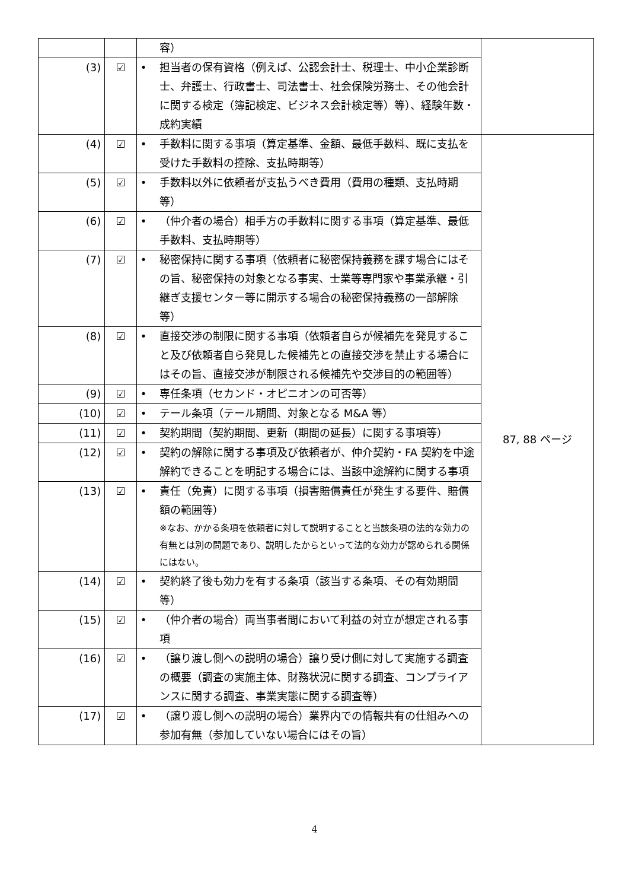| | | | 容） | |
| (3) | ☑ | • | 担当者の保有資格（例えば、公認会計士、税理士、中小企業診断士、弁護士、行政書士、司法書士、社会保険労務士、その他会計に関する検定（簿記検定、ビジネス会計検定等）等）、経験年数・成約実績 | |
| (4) | ☑ | • | 手数料に関する事項（算定基準、金額、最低手数料、既に支払を受けた手数料の控除、支払時期等） | 87, 88 ページ |
| (5) | ☑ | • | 手数料以外に依頼者が支払うべき費用（費用の種類、支払時期等） | |
| (6) | ☑ | • | （仲介者の場合）相手方の手数料に関する事項（算定基準、最低手数料、支払時期等） | |
| (7) | ☑ | • | 秘密保持に関する事項（依頼者に秘密保持義務を課す場合にはその旨、秘密保持の対象となる事実、士業等専門家や事業承継・引継ぎ支援センター等に開示する場合の秘密保持義務の一部解除等） | |
| (8) | ☑ | • | 直接交渉の制限に関する事項（依頼者自らが候補先を発見すること及び依頼者自ら発見した候補先との直接交渉を禁止する場合にはその旨、直接交渉が制限される候補先や交渉目的の範囲等） | |
| (9) | ☑ | • | 専任条項（セカンド・オピニオンの可否等） | |
| (10) | ☑ | • | テール条項（テール期間、対象となる M&A 等） | |
| (11) | ☑ | • | 契約期間（契約期間、更新（期間の延長）に関する事項等） | |
| (12) | ☑ | • | 契約の解除に関する事項及び依頼者が、仲介契約・FA 契約を中途解約できることを明記する場合には、当該中途解約に関する事項 | |
| (13) | ☑ | • | 責任（免責）に関する事項（損害賠償責任が発生する要件、賠償額の範囲等） ※なお、かかる条項を依頼者に対して説明することと当該条項の法的な効力の有無とは別の問題であり、説明したからといって法的な効力が認められる関係にはない。 | |
| (14) | ☑ | • | 契約終了後も効力を有する条項（該当する条項、その有効期間等） | |
| (15) | ☑ | • | （仲介者の場合）両当事者間において利益の対立が想定される事項 | |
| (16) | ☑ | • | （譲り渡し側への説明の場合）譲り受け側に対して実施する調査の概要（調査の実施主体、財務状況に関する調査、コンプライアンスに関する調査、事業実態に関する調査等） | |
| (17) | ☑ | • | （譲り渡し側への説明の場合）業界内での情報共有の仕組みへの参加有無（参加していない場合にはその旨） | |
4